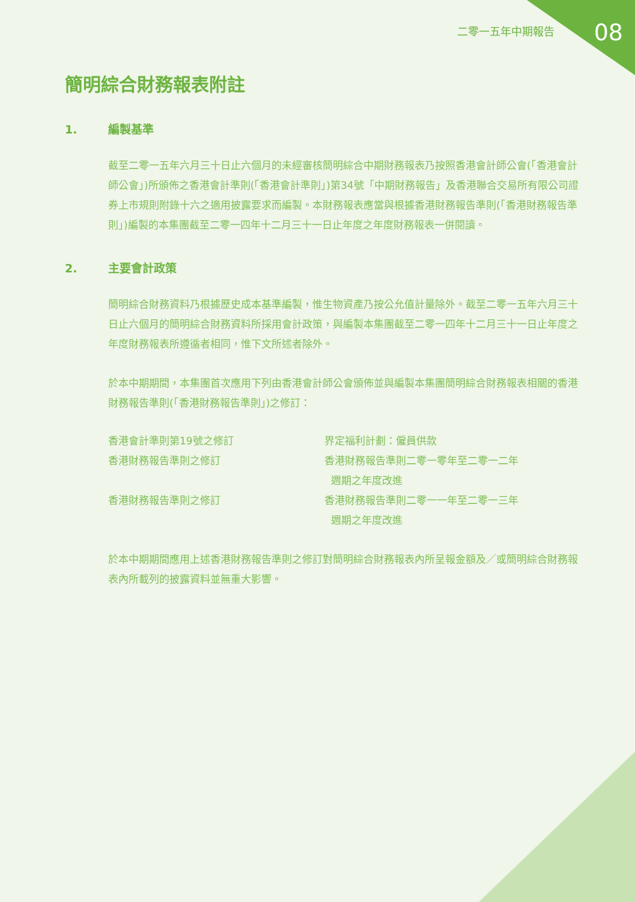二零一五年中期報告 08
簡明綜合財務報表附註
1. 編製基準
截至二零一五年六月三十日止六個月的未經審核簡明綜合中期財務報表乃按照香港會計師公會(「香港會計師公會」)所頒佈之香港會計準則(「香港會計準則」)第34號「中期財務報告」及香港聯合交易所有限公司證券上市規則附錄十六之適用披露要求而編製。本財務報表應當與根據香港財務報告準則(「香港財務報告準則」)編製的本集團截至二零一四年十二月三十一日止年度之年度財務報表一併閱讀。
2. 主要會計政策
簡明綜合財務資料乃根據歷史成本基準編製，惟生物資產乃按公允值計量除外。截至二零一五年六月三十日止六個月的簡明綜合財務資料所採用會計政策，與編製本集團截至二零一四年十二月三十一日止年度之年度財務報表所遵循者相同，惟下文所述者除外。
於本中期期間，本集團首次應用下列由香港會計師公會頒佈並與編製本集團簡明綜合財務報表相關的香港財務報告準則(「香港財務報告準則」)之修訂：
| 香港會計準則第19號之修訂 | 界定福利計劃：僱員供款 |
| 香港財務報告準則之修訂 | 香港財務報告準則二零一零年至二零一二年 週期之年度改進 |
| 香港財務報告準則之修訂 | 香港財務報告準則二零一一年至二零一三年 週期之年度改進 |
於本中期期間應用上述香港財務報告準則之修訂對簡明綜合財務報表內所呈報金額及／或簡明綜合財務報表內所載列的披露資料並無重大影響。